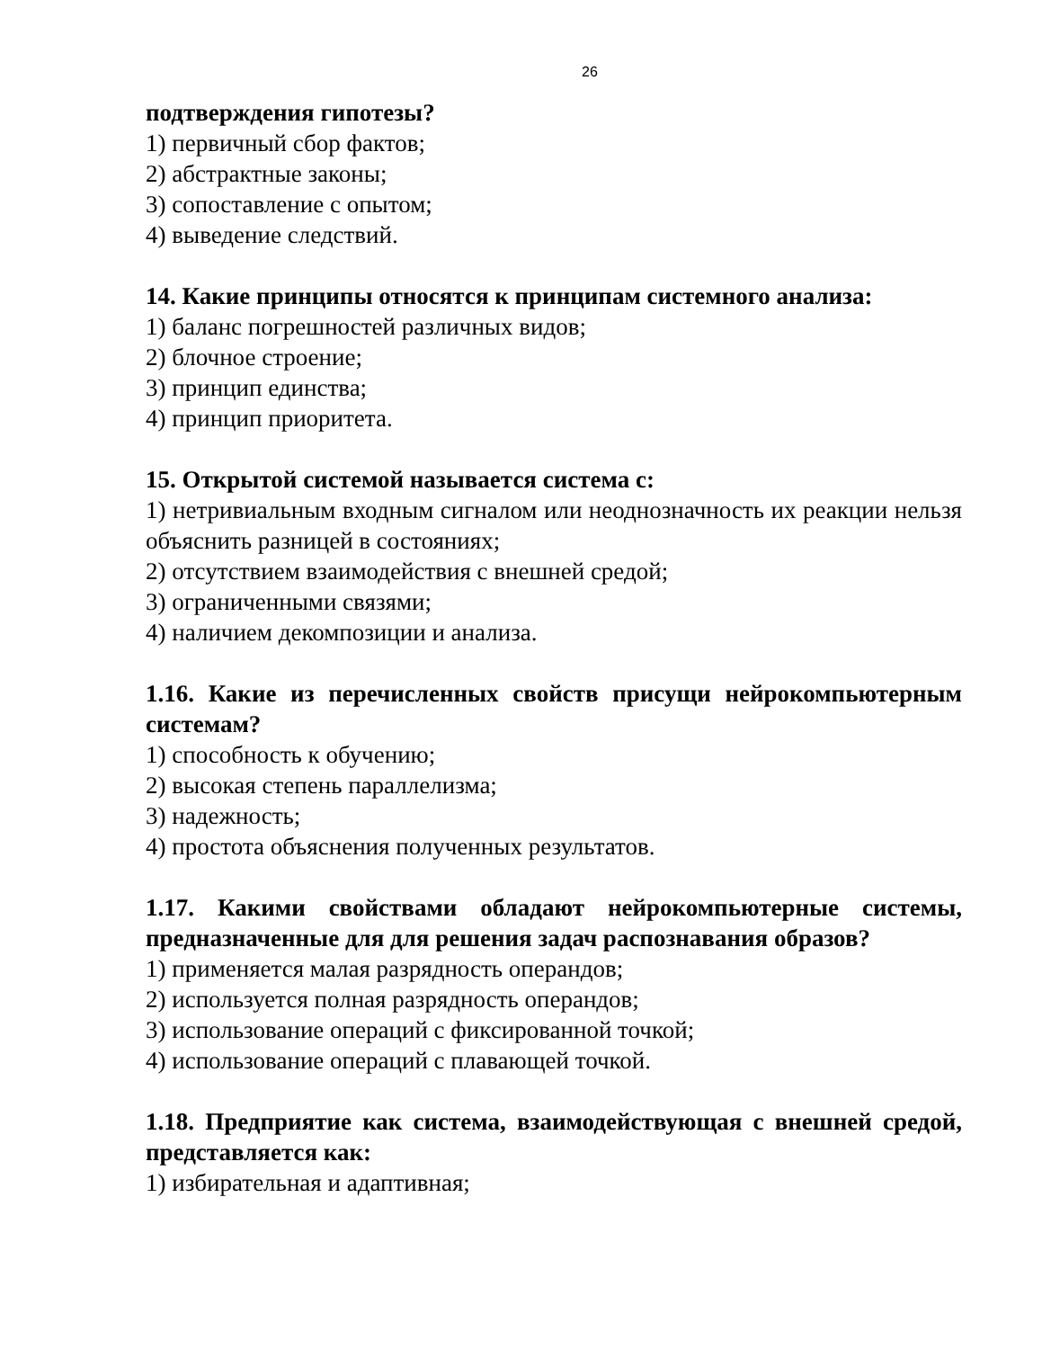26
подтверждения гипотезы?
1) первичный сбор фактов;
2) абстрактные законы;
3) сопоставление с опытом;
4) выведение следствий.
14. Какие принципы относятся к принципам системного анализа:
1) баланс погрешностей различных видов;
2) блочное строение;
3) принцип единства;
4) принцип приоритета.
15. Открытой системой называется система с:
1) нетривиальным входным сигналом или неоднозначность их реакции нельзя объяснить разницей в состояниях;
2) отсутствием взаимодействия с внешней средой;
3) ограниченными связями;
4) наличием декомпозиции и анализа.
1.16. Какие из перечисленных свойств присущи нейрокомпьютерным системам?
1) способность к обучению;
2) высокая степень параллелизма;
3) надежность;
4) простота объяснения полученных результатов.
1.17. Какими свойствами обладают нейрокомпьютерные системы, предназначенные для для решения задач распознавания образов?
1) применяется малая разрядность операндов;
2) используется полная разрядность операндов;
3) использование операций с фиксированной точкой;
4) использование операций с плавающей точкой.
1.18. Предприятие как система, взаимодействующая с внешней средой, представляется как:
1) избирательная и адаптивная;